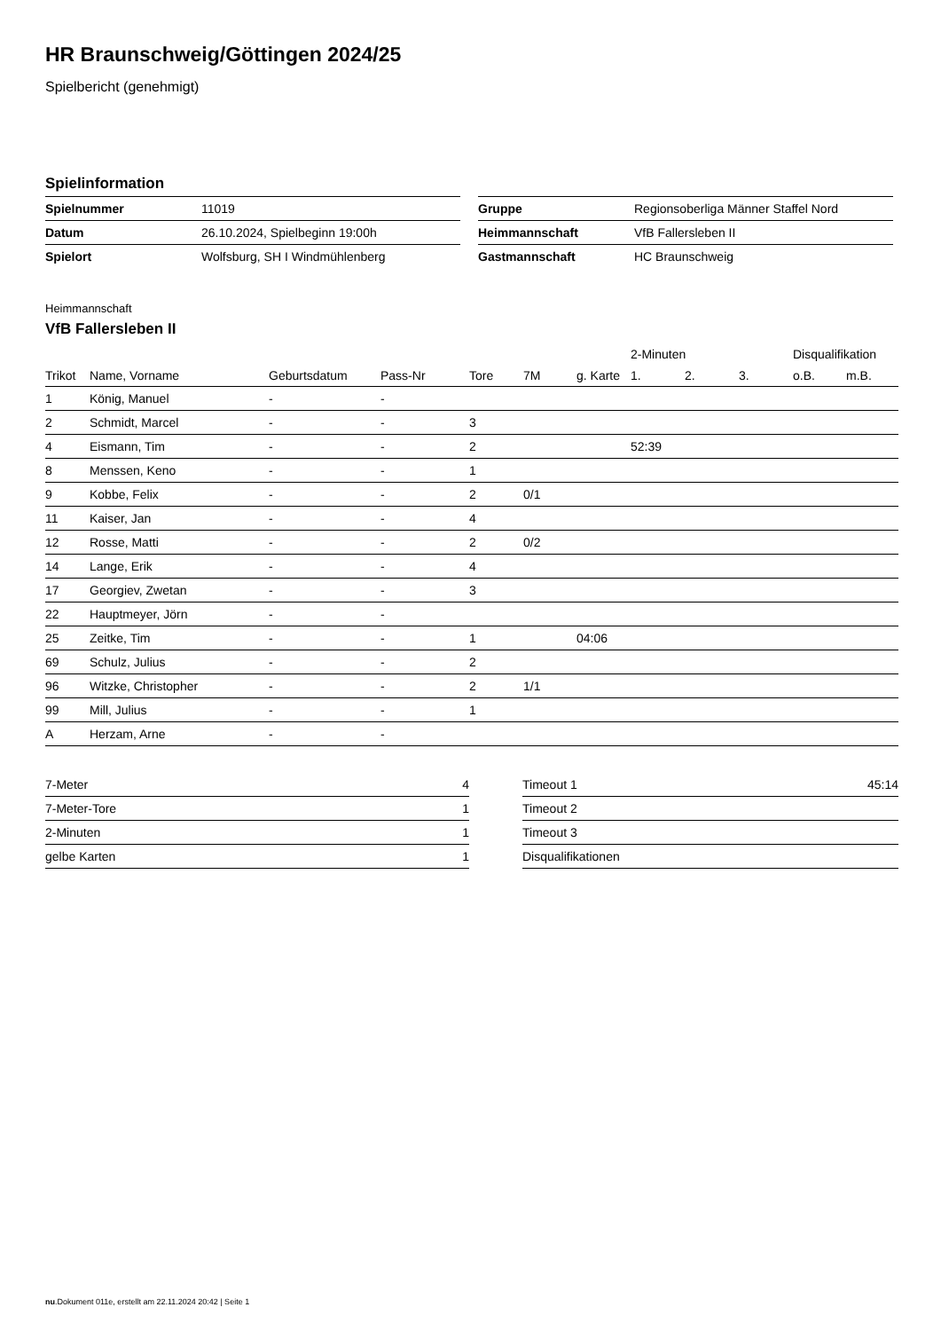HR Braunschweig/Göttingen 2024/25
Spielbericht (genehmigt)
Spielinformation
| Spielnummer | 11019 |
| Datum | 26.10.2024, Spielbeginn 19:00h |
| Spielort | Wolfsburg, SH I Windmühlenberg |
| Gruppe | Regionsoberliga Männer Staffel Nord |
| Heimmannschaft | VfB Fallersleben II |
| Gastmannschaft | HC Braunschweig |
Heimmannschaft
VfB Fallersleben II
| | | | | | | | 2-Minuten | | | Disqualifikation | |
| --- | --- | --- | --- | --- | --- | --- | --- | --- | --- | --- | --- |
| Trikot | Name, Vorname | Geburtsdatum | Pass-Nr | Tore | 7M | g. Karte | 1. | 2. | 3. | o.B. | m.B. |
| 1 | König, Manuel | - | - | | | | | | | | |
| 2 | Schmidt, Marcel | - | - | 3 | | | | | | | |
| 4 | Eismann, Tim | - | - | 2 | | | 52:39 | | | | |
| 8 | Menssen, Keno | - | - | 1 | | | | | | | |
| 9 | Kobbe, Felix | - | - | 2 | 0/1 | | | | | | |
| 11 | Kaiser, Jan | - | - | 4 | | | | | | | |
| 12 | Rosse, Matti | - | - | 2 | 0/2 | | | | | | |
| 14 | Lange, Erik | - | - | 4 | | | | | | | |
| 17 | Georgiev, Zwetan | - | - | 3 | | | | | | | |
| 22 | Hauptmeyer, Jörn | - | - | | | | | | | | |
| 25 | Zeitke, Tim | - | - | 1 | | 04:06 | | | | | |
| 69 | Schulz, Julius | - | - | 2 | | | | | | | |
| 96 | Witzke, Christopher | - | - | 2 | 1/1 | | | | | | |
| 99 | Mill, Julius | - | - | 1 | | | | | | | |
| A | Herzam, Arne | - | - | | | | | | | | |
| 7-Meter | 4 |
| 7-Meter-Tore | 1 |
| 2-Minuten | 1 |
| gelbe Karten | 1 |
| Timeout 1 | 45:14 |
| Timeout 2 | |
| Timeout 3 | |
| Disqualifikationen | |
nu.Dokument 011e, erstellt am 22.11.2024 20:42 | Seite 1